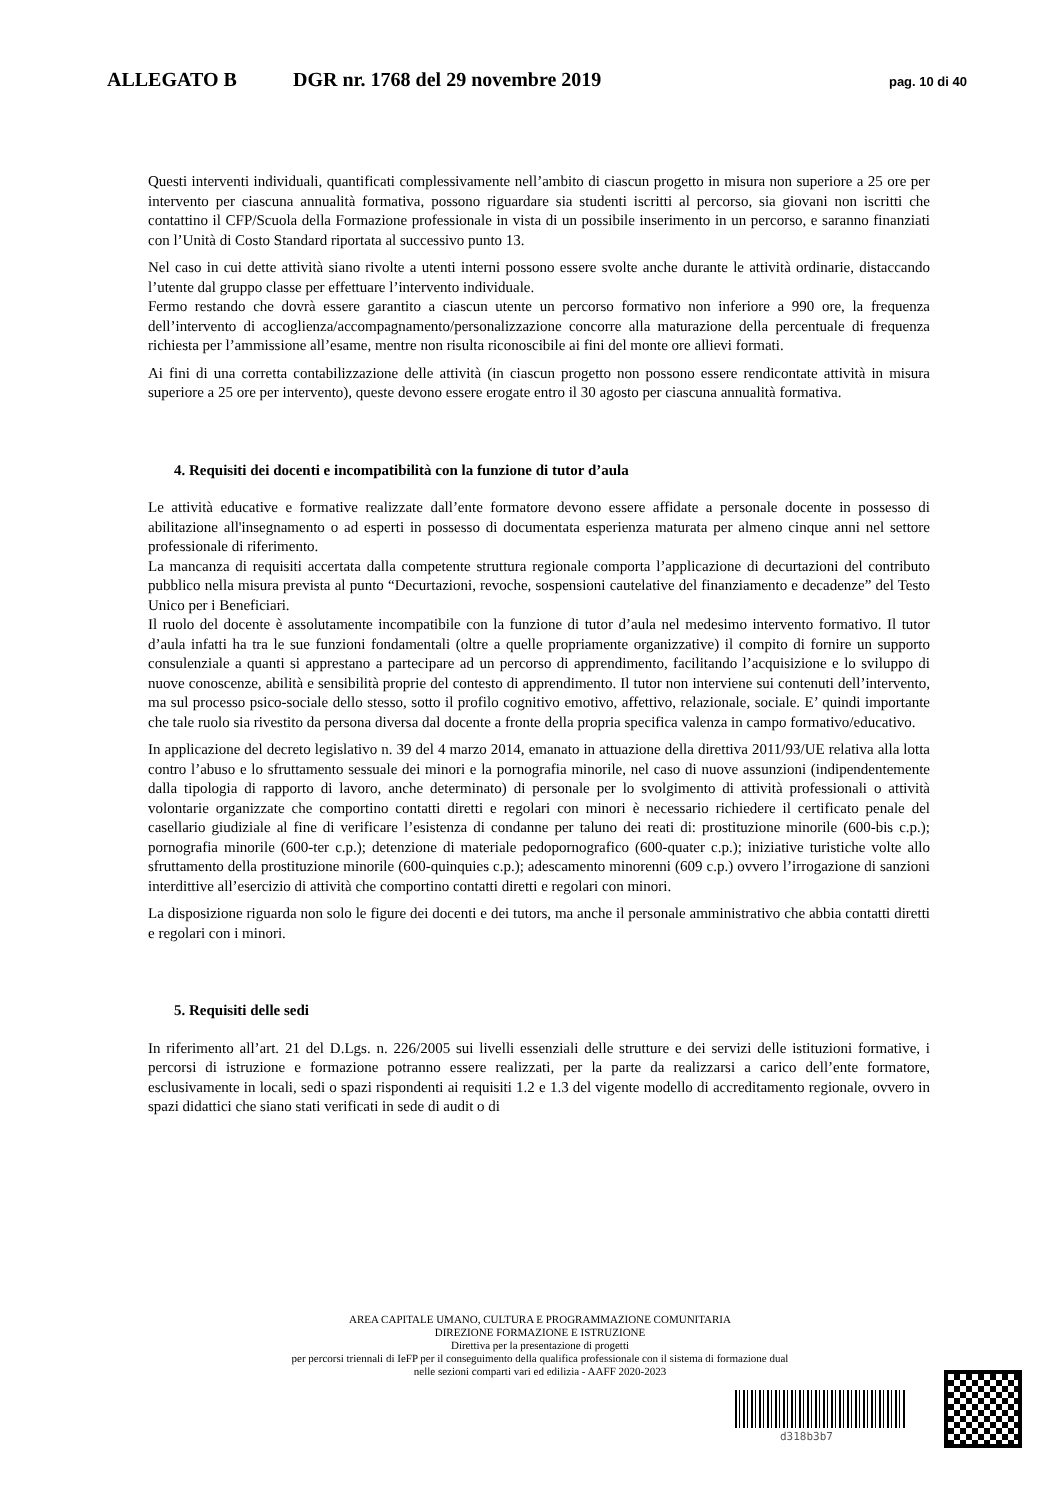ALLEGATO B DGR nr. 1768 del 29 novembre 2019 pag. 10 di 40
Questi interventi individuali, quantificati complessivamente nell’ambito di ciascun progetto in misura non superiore a 25 ore per intervento per ciascuna annualità formativa, possono riguardare sia studenti iscritti al percorso, sia giovani non iscritti che contattino il CFP/Scuola della Formazione professionale in vista di un possibile inserimento in un percorso, e saranno finanziati con l’Unità di Costo Standard riportata al successivo punto 13.
Nel caso in cui dette attività siano rivolte a utenti interni possono essere svolte anche durante le attività ordinarie, distaccando l’utente dal gruppo classe per effettuare l’intervento individuale.
Fermo restando che dovrà essere garantito a ciascun utente un percorso formativo non inferiore a 990 ore, la frequenza dell’intervento di accoglienza/accompagnamento/personalizzazione concorre alla maturazione della percentuale di frequenza richiesta per l’ammissione all’esame, mentre non risulta riconoscibile ai fini del monte ore allievi formati.
Ai fini di una corretta contabilizzazione delle attività (in ciascun progetto non possono essere rendicontate attività in misura superiore a 25 ore per intervento), queste devono essere erogate entro il 30 agosto per ciascuna annualità formativa.
4. Requisiti dei docenti e incompatibilità con la funzione di tutor d’aula
Le attività educative e formative realizzate dall’ente formatore devono essere affidate a personale docente in possesso di abilitazione all'insegnamento o ad esperti in possesso di documentata esperienza maturata per almeno cinque anni nel settore professionale di riferimento.
La mancanza di requisiti accertata dalla competente struttura regionale comporta l’applicazione di decurtazioni del contributo pubblico nella misura prevista al punto “Decurtazioni, revoche, sospensioni cautelative del finanziamento e decadenze” del Testo Unico per i Beneficiari.
Il ruolo del docente è assolutamente incompatibile con la funzione di tutor d’aula nel medesimo intervento formativo. Il tutor d’aula infatti ha tra le sue funzioni fondamentali (oltre a quelle propriamente organizzative) il compito di fornire un supporto consulenziale a quanti si apprestano a partecipare ad un percorso di apprendimento, facilitando l’acquisizione e lo sviluppo di nuove conoscenze, abilità e sensibilità proprie del contesto di apprendimento. Il tutor non interviene sui contenuti dell’intervento, ma sul processo psico-sociale dello stesso, sotto il profilo cognitivo emotivo, affettivo, relazionale, sociale. E’ quindi importante che tale ruolo sia rivestito da persona diversa dal docente a fronte della propria specifica valenza in campo formativo/educativo.
In applicazione del decreto legislativo n. 39 del 4 marzo 2014, emanato in attuazione della direttiva 2011/93/UE relativa alla lotta contro l’abuso e lo sfruttamento sessuale dei minori e la pornografia minorile, nel caso di nuove assunzioni (indipendentemente dalla tipologia di rapporto di lavoro, anche determinato) di personale per lo svolgimento di attività professionali o attività volontarie organizzate che comportino contatti diretti e regolari con minori è necessario richiedere il certificato penale del casellario giudiziale al fine di verificare l’esistenza di condanne per taluno dei reati di: prostituzione minorile (600-bis c.p.); pornografia minorile (600-ter c.p.); detenzione di materiale pedopornografico (600-quater c.p.); iniziative turistiche volte allo sfruttamento della prostituzione minorile (600-quinquies c.p.); adescamento minorenni (609 c.p.) ovvero l’irrogazione di sanzioni interdittive all’esercizio di attività che comportino contatti diretti e regolari con minori.
La disposizione riguarda non solo le figure dei docenti e dei tutors, ma anche il personale amministrativo che abbia contatti diretti e regolari con i minori.
5. Requisiti delle sedi
In riferimento all’art. 21 del D.Lgs. n. 226/2005 sui livelli essenziali delle strutture e dei servizi delle istituzioni formative, i percorsi di istruzione e formazione potranno essere realizzati, per la parte da realizzarsi a carico dell’ente formatore, esclusivamente in locali, sedi o spazi rispondenti ai requisiti 1.2 e 1.3 del vigente modello di accreditamento regionale, ovvero in spazi didattici che siano stati verificati in sede di audit o di
AREA CAPITALE UMANO, CULTURA E PROGRAMMAZIONE COMUNITARIA
DIREZIONE FORMAZIONE E ISTRUZIONE
Direttiva per la presentazione di progetti
per percorsi triennali di IeFP per il conseguimento della qualifica professionale con il sistema di formazione dual
nelle sezioni comparti vari ed edilizia - AAFF 2020-2023
d318b3b7